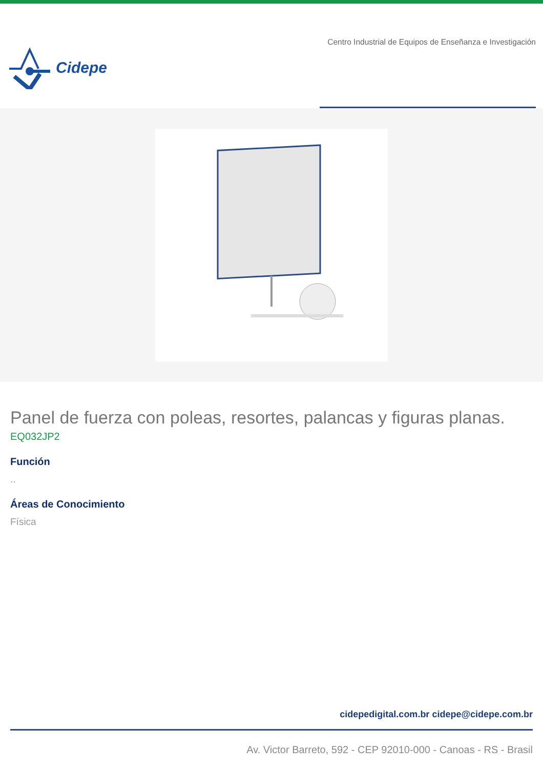Cidepe
Centro Industrial de Equipos de Enseñanza e Investigación
Panel de fuerza con poleas, resortes, palancas y figuras planas.
EQ032JP2
Función
..
Áreas de Conocimiento
Física
cidepedigital.com.br cidepe@cidepe.com.br
Av. Victor Barreto, 592 - CEP 92010-000 - Canoas - RS - Brasil